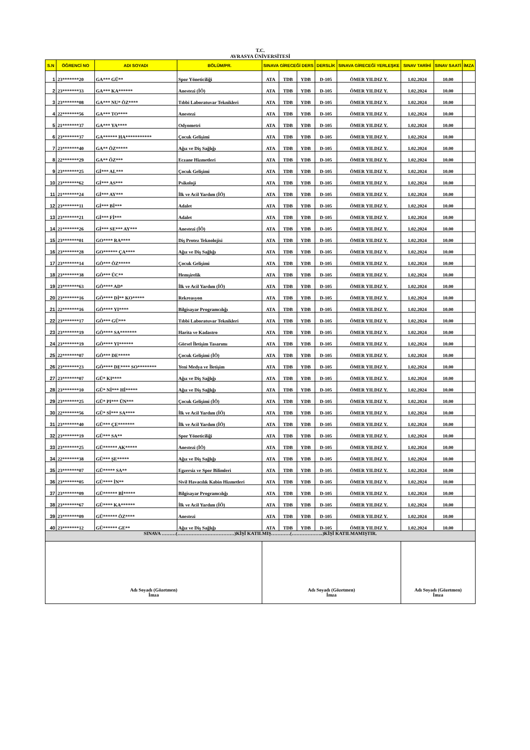T.C.
AVRASYA ÜNİVERSİTESİ
| S.N | ÖĞRENCİ NO | ADI SOYADI | BÖLÜM/PR. | SINAVA GİRECEĞİ DERS | | | DERSLİK | SINAVA GİRECEĞİ YERLEŞKE | SINAV TARİHİ | SINAV SAATİ | İMZA |
| --- | --- | --- | --- | --- | --- | --- | --- | --- | --- | --- | --- |
| 1 | 23*******20 | GA*** GÜ** | Spor Yöneticiliği | ATA | TDB | YDB | D-105 | ÖMER YILDIZ Y. | 1.02.2024 | 10.00 | |
| 2 | 23*******33 | GA*** KA****** | Anestezi (İÖ) | ATA | TDB | YDB | D-105 | ÖMER YILDIZ Y. | 1.02.2024 | 10.00 | |
| 3 | 23*******08 | GA*** NU* ÖZ**** | Tıbbi Laboratuvar Teknikleri | ATA | TDB | YDB | D-105 | ÖMER YILDIZ Y. | 1.02.2024 | 10.00 | |
| 4 | 22*******56 | GA*** TO**** | Anestezi | ATA | TDB | YDB | D-105 | ÖMER YILDIZ Y. | 1.02.2024 | 10.00 | |
| 5 | 21*******37 | GA*** YA**** | Odyometri | ATA | TDB | YDB | D-105 | ÖMER YILDIZ Y. | 1.02.2024 | 10.00 | |
| 6 | 23*******37 | GA****** HA*********** | Çocuk Gelişimi | ATA | TDB | YDB | D-105 | ÖMER YILDIZ Y. | 1.02.2024 | 10.00 | |
| 7 | 23*******40 | GA** ÖZ***** | Ağız ve Diş Sağlığı | ATA | TDB | YDB | D-105 | ÖMER YILDIZ Y. | 1.02.2024 | 10.00 | |
| 8 | 22*******29 | GA** ÖZ*** | Eczane Hizmetleri | ATA | TDB | YDB | D-105 | ÖMER YILDIZ Y. | 1.02.2024 | 10.00 | |
| 9 | 23*******25 | Gİ*** AL*** | Çocuk Gelişimi | ATA | TDB | YDB | D-105 | ÖMER YILDIZ Y. | 1.02.2024 | 10.00 | |
| 10 | 23*******62 | Gİ*** AS*** | Psikoloji | ATA | TDB | YDB | D-105 | ÖMER YILDIZ Y. | 1.02.2024 | 10.00 | |
| 11 | 21*******24 | Gİ*** AY*** | İlk ve Acil Yardım (İÖ) | ATA | TDB | YDB | D-105 | ÖMER YILDIZ Y. | 1.02.2024 | 10.00 | |
| 12 | 23*******11 | Gİ*** Bİ*** | Adalet | ATA | TDB | YDB | D-105 | ÖMER YILDIZ Y. | 1.02.2024 | 10.00 | |
| 13 | 23*******21 | Gİ*** Fİ*** | Adalet | ATA | TDB | YDB | D-105 | ÖMER YILDIZ Y. | 1.02.2024 | 10.00 | |
| 14 | 21*******26 | Gİ*** SE*** AY*** | Anestezi (İÖ) | ATA | TDB | YDB | D-105 | ÖMER YILDIZ Y. | 1.02.2024 | 10.00 | |
| 15 | 23*******01 | GO**** RA**** | Diş Protez Teknolojisi | ATA | TDB | YDB | D-105 | ÖMER YILDIZ Y. | 1.02.2024 | 10.00 | |
| 16 | 23*******28 | GO****** ÇA**** | Ağız ve Diş Sağlığı | ATA | TDB | YDB | D-105 | ÖMER YILDIZ Y. | 1.02.2024 | 10.00 | |
| 17 | 23*******14 | GÖ*** ÖZ***** | Çocuk Gelişimi | ATA | TDB | YDB | D-105 | ÖMER YILDIZ Y. | 1.02.2024 | 10.00 | |
| 18 | 23*******38 | GÖ*** ÜC** | Hemşirelik | ATA | TDB | YDB | D-105 | ÖMER YILDIZ Y. | 1.02.2024 | 10.00 | |
| 19 | 23*******63 | GÖ**** AD* | İlk ve Acil Yardım (İÖ) | ATA | TDB | YDB | D-105 | ÖMER YILDIZ Y. | 1.02.2024 | 10.00 | |
| 20 | 23*******16 | GÖ**** Dİ** KO***** | Rekreasyon | ATA | TDB | YDB | D-105 | ÖMER YILDIZ Y. | 1.02.2024 | 10.00 | |
| 21 | 22*******16 | GÖ**** YI**** | Bilgisayar Programcılığı | ATA | TDB | YDB | D-105 | ÖMER YILDIZ Y. | 1.02.2024 | 10.00 | |
| 22 | 23*******17 | GÖ*** GÜ*** | Tıbbi Laboratuvar Teknikleri | ATA | TDB | YDB | D-105 | ÖMER YILDIZ Y. | 1.02.2024 | 10.00 | |
| 23 | 23*******19 | GÖ**** SA******* | Harita ve Kadastro | ATA | TDB | YDB | D-105 | ÖMER YILDIZ Y. | 1.02.2024 | 10.00 | |
| 24 | 23*******19 | GÖ**** YI****** | Görsel İletişim Tasarımı | ATA | TDB | YDB | D-105 | ÖMER YILDIZ Y. | 1.02.2024 | 10.00 | |
| 25 | 22*******07 | GÖ*** DE***** | Çocuk Gelişimi (İÖ) | ATA | TDB | YDB | D-105 | ÖMER YILDIZ Y. | 1.02.2024 | 10.00 | |
| 26 | 23*******23 | GÖ**** DE**** SO******** | Yeni Medya ve İletişim | ATA | TDB | YDB | D-105 | ÖMER YILDIZ Y. | 1.02.2024 | 10.00 | |
| 27 | 23*******07 | GÜ* KI**** | Ağız ve Diş Sağlığı | ATA | TDB | YDB | D-105 | ÖMER YILDIZ Y. | 1.02.2024 | 10.00 | |
| 28 | 23*******10 | GÜ* Nİ*** Hİ***** | Ağız ve Diş Sağlığı | ATA | TDB | YDB | D-105 | ÖMER YILDIZ Y. | 1.02.2024 | 10.00 | |
| 29 | 23*******25 | GÜ* PI*** ÜN*** | Çocuk Gelişimi (İÖ) | ATA | TDB | YDB | D-105 | ÖMER YILDIZ Y. | 1.02.2024 | 10.00 | |
| 30 | 22*******56 | GÜ* Sİ*** SA**** | İlk ve Acil Yardım (İÖ) | ATA | TDB | YDB | D-105 | ÖMER YILDIZ Y. | 1.02.2024 | 10.00 | |
| 31 | 23*******40 | GÜ*** ÇE******* | İlk ve Acil Yardım (İÖ) | ATA | TDB | YDB | D-105 | ÖMER YILDIZ Y. | 1.02.2024 | 10.00 | |
| 32 | 23*******19 | GÜ*** SA** | Spor Yöneticiliği | ATA | TDB | YDB | D-105 | ÖMER YILDIZ Y. | 1.02.2024 | 10.00 | |
| 33 | 23*******25 | GÜ****** AK***** | Anestezi (İÖ) | ATA | TDB | YDB | D-105 | ÖMER YILDIZ Y. | 1.02.2024 | 10.00 | |
| 34 | 22*******38 | GÜ*** ŞE***** | Ağız ve Diş Sağlığı | ATA | TDB | YDB | D-105 | ÖMER YILDIZ Y. | 1.02.2024 | 10.00 | |
| 35 | 23*******07 | GÜ***** SA** | Egzersiz ve Spor Bilimleri | ATA | TDB | YDB | D-105 | ÖMER YILDIZ Y. | 1.02.2024 | 10.00 | |
| 36 | 23*******05 | GÜ**** İN** | Sivil Havacılık Kabin Hizmetleri | ATA | TDB | YDB | D-105 | ÖMER YILDIZ Y. | 1.02.2024 | 10.00 | |
| 37 | 23*******09 | GÜ****** Bİ***** | Bilgisayar Programcılığı | ATA | TDB | YDB | D-105 | ÖMER YILDIZ Y. | 1.02.2024 | 10.00 | |
| 38 | 23*******67 | GÜ**** KA****** | İlk ve Acil Yardım (İÖ) | ATA | TDB | YDB | D-105 | ÖMER YILDIZ Y. | 1.02.2024 | 10.00 | |
| 39 | 23*******09 | GÜ****** ÖZ**** | Anestezi | ATA | TDB | YDB | D-105 | ÖMER YILDIZ Y. | 1.02.2024 | 10.00 | |
| 40 | 23*******12 | GÜ****** GE** | Ağız ve Diş Sağlığı | ATA | TDB | YDB | D-105 | ÖMER YILDIZ Y. | 1.02.2024 | 10.00 | |
| SINAVA ………(………………………………)KİŞİ KATILMIŞ…………(………………..)KİŞİ KATILMAMIŞTIR. | | | | | | | | | | | |
| Adı Soyadı (Gözetmen) İmza | | | | Adı Soyadı (Gözetmen) İmza | | | | | Adı Soyadı (Gözetmen) İmza | | |